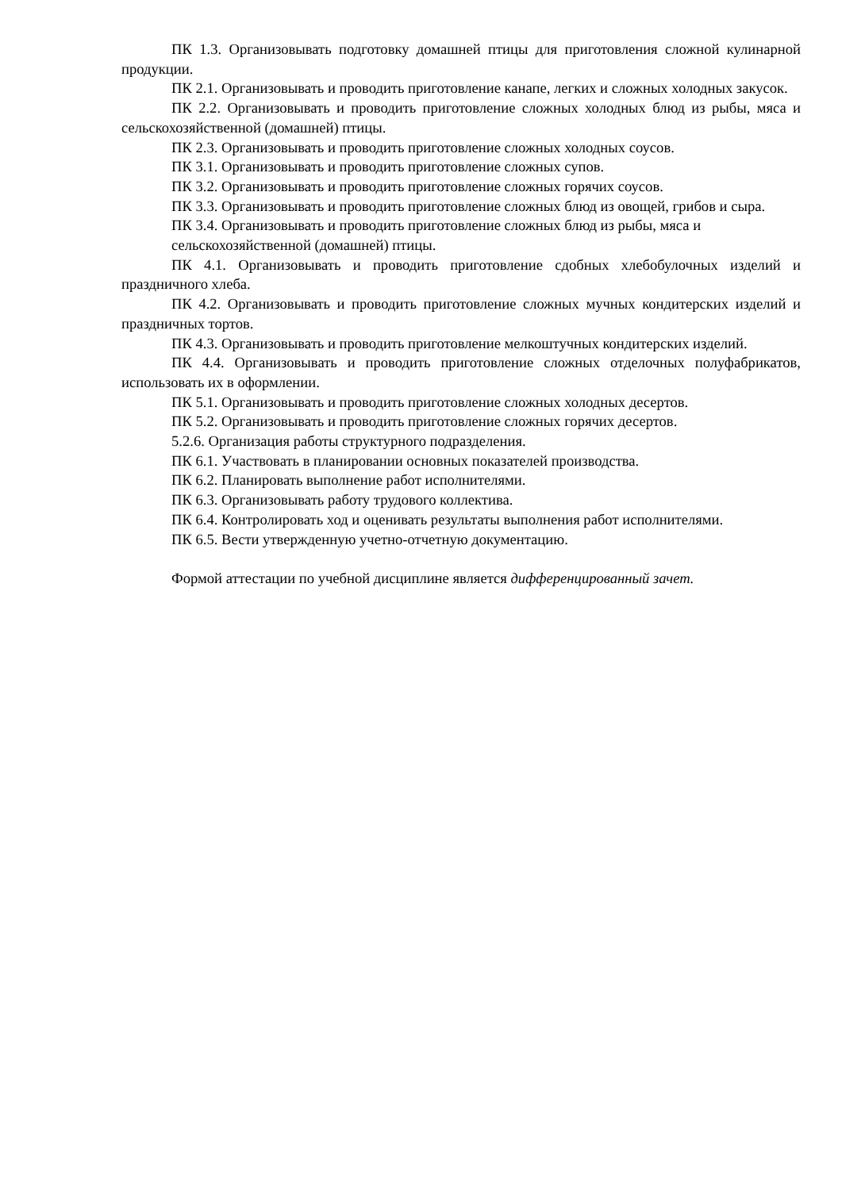ПК 1.3. Организовывать подготовку домашней птицы для приготовления сложной кулинарной продукции.
ПК 2.1. Организовывать и проводить приготовление канапе, легких и сложных холодных закусок.
ПК 2.2. Организовывать и проводить приготовление сложных холодных блюд из рыбы, мяса и сельскохозяйственной (домашней) птицы.
ПК 2.3. Организовывать и проводить приготовление сложных холодных соусов.
ПК 3.1. Организовывать и проводить приготовление сложных супов.
ПК 3.2. Организовывать и проводить приготовление сложных горячих соусов.
ПК 3.3. Организовывать и проводить приготовление сложных блюд из овощей, грибов и сыра.
ПК 3.4. Организовывать и проводить приготовление сложных блюд из рыбы, мяса и
сельскохозяйственной (домашней) птицы.
ПК 4.1. Организовывать и проводить приготовление сдобных хлебобулочных изделий и праздничного хлеба.
ПК 4.2. Организовывать и проводить приготовление сложных мучных кондитерских изделий и праздничных тортов.
ПК 4.3. Организовывать и проводить приготовление мелкоштучных кондитерских изделий.
ПК 4.4. Организовывать и проводить приготовление сложных отделочных полуфабрикатов, использовать их в оформлении.
ПК 5.1. Организовывать и проводить приготовление сложных холодных десертов.
ПК 5.2. Организовывать и проводить приготовление сложных горячих десертов.
5.2.6. Организация работы структурного подразделения.
ПК 6.1. Участвовать в планировании основных показателей производства.
ПК 6.2. Планировать выполнение работ исполнителями.
ПК 6.3. Организовывать работу трудового коллектива.
ПК 6.4. Контролировать ход и оценивать результаты выполнения работ исполнителями.
ПК 6.5. Вести утвержденную учетно-отчетную документацию.
Формой аттестации по учебной дисциплине является дифференцированный зачет.